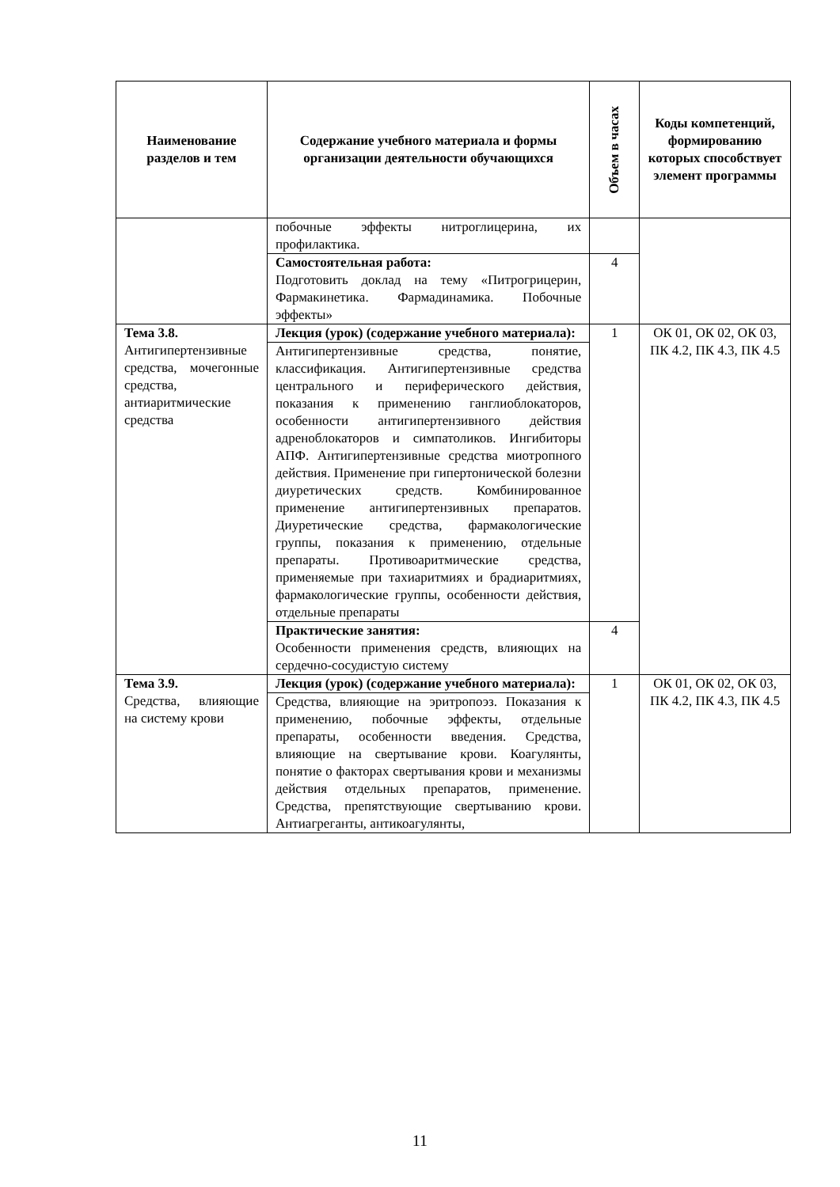| Наименование разделов и тем | Содержание учебного материала и формы организации деятельности обучающихся | Объем в часах | Коды компетенций, формированию которых способствует элемент программы |
| --- | --- | --- | --- |
| | побочные эффекты нитроглицерина, их профилактика. | | |
| | Самостоятельная работа: Подготовить доклад на тему «Питрогрицерин, Фармакинетика. Фармадинамика. Побочные эффекты» | 4 | |
| Тема 3.8. Антигипертензивные средства, мочегонные средства, антиаритмические средства | Лекция (урок) (содержание учебного материала): | 1 | ОК 01, ОК 02, ОК 03, ПК 4.2, ПК 4.3, ПК 4.5 |
| | Антигипертензивные средства, понятие, классификация. Антигипертензивные средства центрального и периферического действия, показания к применению ганглиоблокаторов, особенности антигипертензивного действия адреноблокаторов и симпатоликов. Ингибиторы АПФ. Антигипертензивные средства миотропного действия. Применение при гипертонической болезни диуретических средств. Комбинированное применение антигипертензивных препаратов. Диуретические средства, фармакологические группы, показания к применению, отдельные препараты. Противоаритмические средства, применяемые при тахиаритмиях и брадиаритмиях, фармакологические группы, особенности действия, отдельные препараты | | |
| | Практические занятия: Особенности применения средств, влияющих на сердечно-сосудистую систему | 4 | |
| Тема 3.9. Средства, влияющие на систему крови | Лекция (урок) (содержание учебного материала): | 1 | ОК 01, ОК 02, ОК 03, ПК 4.2, ПК 4.3, ПК 4.5 |
| | Средства, влияющие на эритропоэз. Показания к применению, побочные эффекты, отдельные препараты, особенности введения. Средства, влияющие на свертывание крови. Коагулянты, понятие о факторах свертывания крови и механизмы действия отдельных препаратов, применение. Средства, препятствующие свертыванию крови. Антиагреганты, антикоагулянты, | | |
11